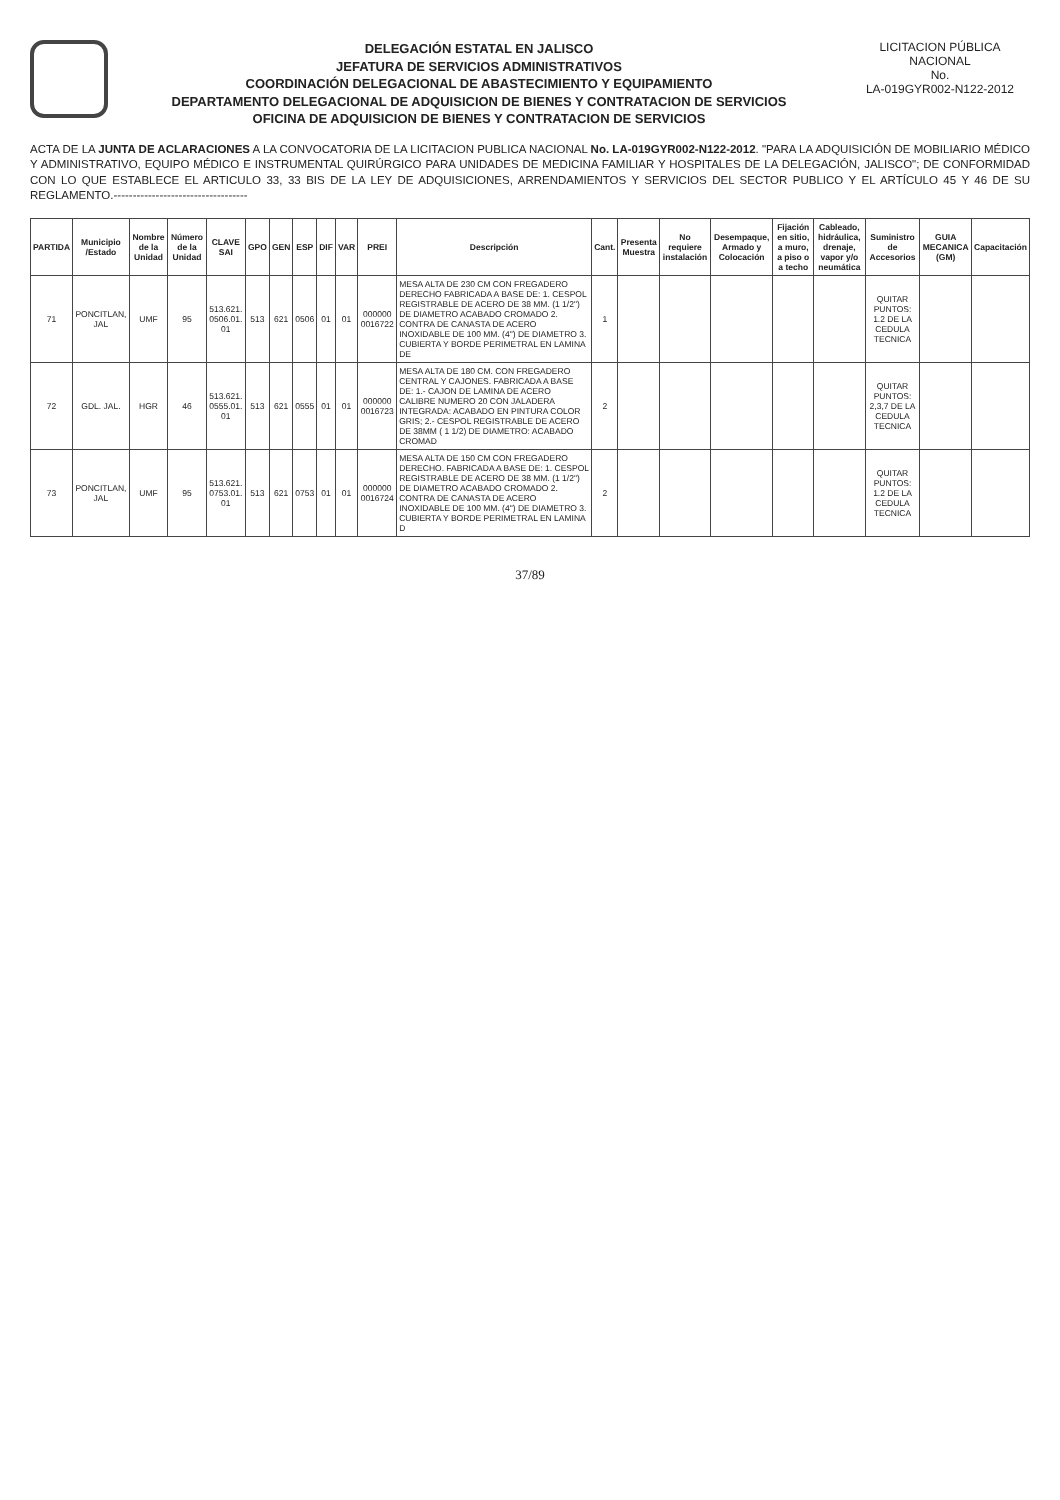DELEGACIÓN ESTATAL EN JALISCO
JEFATURA DE SERVICIOS ADMINISTRATIVOS
COORDINACIÓN DELEGACIONAL DE ABASTECIMIENTO Y EQUIPAMIENTO
DEPARTAMENTO DELEGACIONAL DE ADQUISICION DE BIENES Y CONTRATACION DE SERVICIOS
OFICINA DE ADQUISICION DE BIENES Y CONTRATACION DE SERVICIOS
LICITACION PÚBLICA NACIONAL
No.
LA-019GYR002-N122-2012
ACTA DE LA JUNTA DE ACLARACIONES A LA CONVOCATORIA DE LA LICITACION PUBLICA NACIONAL No. LA-019GYR002-N122-2012. "PARA LA ADQUISICIÓN DE MOBILIARIO MÉDICO Y ADMINISTRATIVO, EQUIPO MÉDICO E INSTRUMENTAL QUIRÚRGICO PARA UNIDADES DE MEDICINA FAMILIAR Y HOSPITALES DE LA DELEGACIÓN, JALISCO"; DE CONFORMIDAD CON LO QUE ESTABLECE EL ARTICULO 33, 33 BIS DE LA LEY DE ADQUISICIONES, ARRENDAMIENTOS Y SERVICIOS DEL SECTOR PUBLICO Y EL ARTÍCULO 45 Y 46 DE SU REGLAMENTO.-----------------------------------
| PARTIDA | Municipio /Estado | Nombre de la Unidad | Número de la Unidad | CLAVE SAI | GPO | GEN | ESP | DIF | VAR | PREI | Descripción | Cant. | Presenta Muestra | No requiere instalación | Desempaque, Armado y Colocación | Fijación en sitio, a muro, a piso o a techo | Cableado, hidráulica, drenaje, vapor y/o neumática | Suministro de Accesorios | GUIA MECANICA (GM) | Capacitación |
| --- | --- | --- | --- | --- | --- | --- | --- | --- | --- | --- | --- | --- | --- | --- | --- | --- | --- | --- | --- | --- |
| 71 | PONCITLAN, JAL | UMF | 95 | 513.621. 0506.01. 01 | 513 | 621 | 0506 | 01 | 01 | 000000 0016722 | MESA ALTA DE 230 CM CON FREGADERO DERECHO FABRICADA A BASE DE: 1. CESPOL REGISTRABLE DE ACERO DE 38 MM. (1 1/2") DE DIAMETRO ACABADO CROMADO 2. CONTRA DE CANASTA DE ACERO INOXIDABLE DE 100 MM. (4") DE DIAMETRO 3. CUBIERTA Y BORDE PERIMETRAL EN LAMINA DE | 1 | | | | | | QUITAR PUNTOS: 1.2 DE LA CEDULA TECNICA | | |
| 72 | GDL. JAL. | HGR | 46 | 513.621. 0555.01. 01 | 513 | 621 | 0555 | 01 | 01 | 000000 0016723 | MESA ALTA DE 180 CM. CON FREGADERO CENTRAL Y CAJONES. FABRICADA A BASE DE: 1.- CAJON DE LAMINA DE ACERO CALIBRE NUMERO 20 CON JALADERA INTEGRADA: ACABADO EN PINTURA COLOR GRIS; 2.- CESPOL REGISTRABLE DE ACERO DE 38MM ( 1 1/2) DE DIAMETRO: ACABADO CROMAD | 2 | | | | | | QUITAR PUNTOS: 2,3,7 DE LA CEDULA TECNICA | | |
| 73 | PONCITLAN, JAL | UMF | 95 | 513.621. 0753.01. 01 | 513 | 621 | 0753 | 01 | 01 | 000000 0016724 | MESA ALTA DE 150 CM CON FREGADERO DERECHO. FABRICADA A BASE DE: 1. CESPOL REGISTRABLE DE ACERO DE 38 MM. (1 1/2") DE DIAMETRO ACABADO CROMADO 2. CONTRA DE CANASTA DE ACERO INOXIDABLE DE 100 MM. (4") DE DIAMETRO 3. CUBIERTA Y BORDE PERIMETRAL EN LAMINA D | 2 | | | | | | QUITAR PUNTOS: 1.2 DE LA CEDULA TECNICA | | |
37/89